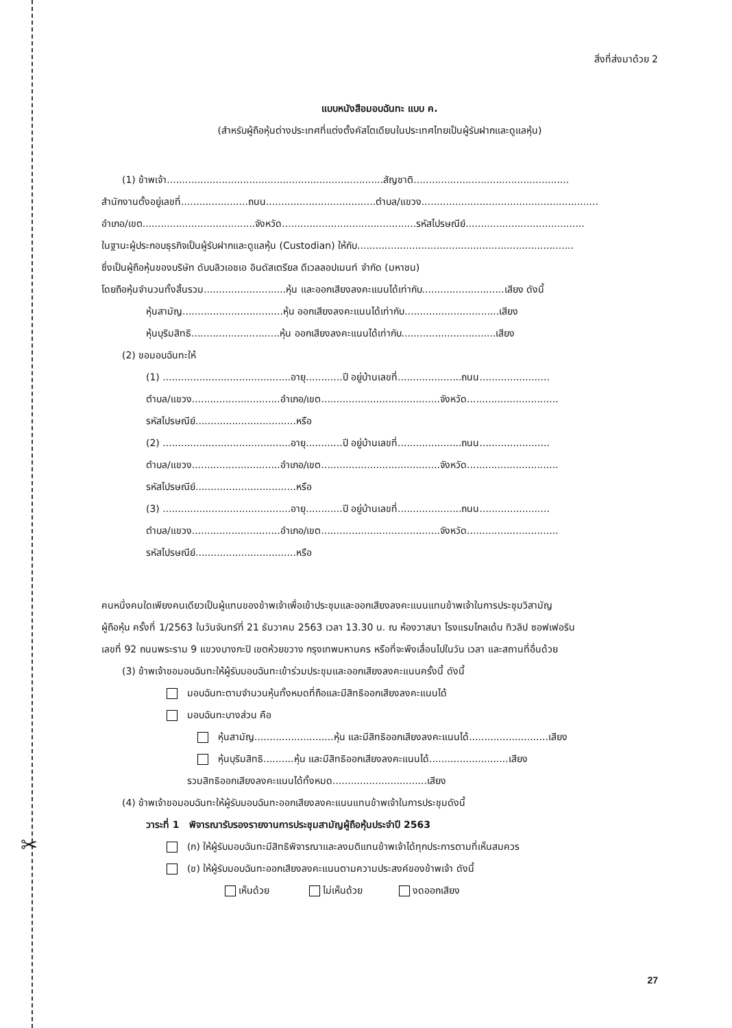✂
สิ่งที่ส่งมาด้วย 2
แบบหนังสือมอบฉันทะ แบบ ค.
(สำหรับผู้ถือหุ้นต่างประเทศที่แต่งตั้งคัสโตเดียนในประเทศไทยเป็นผู้รับฝากและดูแลหุ้น)
(1) ข้าพเจ้า.......................................................................สัญชาติ...................................................
สำนักงานตั้งอยู่เลขที่......................ถนน....................................ตำบล/แขวง..........................................................
อำเภอ/เขต.....................................จังหวัด............................................รหัสไปรษณีย์.......................................
ในฐานะผู้ประกอบธุรกิจเป็นผู้รับฝากและดูแลหุ้น (Custodian) ให้กับ.......................................................................
ซึ่งเป็นผู้ถือหุ้นของบริษัท ดับบลิวเอชเอ อินดัสเตรียล ดีเวลลอปเมนท์ จำกัด (มหาชน)
โดยถือหุ้นจำนวนทั้งสิ้นรวม...........................หุ้น และออกเสียงลงคะแนนได้เท่ากับ...........................เสียง ดังนี้
หุ้นสามัญ.................................หุ้น ออกเสียงลงคะแนนได้เท่ากับ...............................เสียง
หุ้นบุริมสิทธิ.............................หุ้น ออกเสียงลงคะแนนได้เท่ากับ...............................เสียง
(2) ขอมอบฉันทะให้
(1) ..........................................อายุ............ปี อยู่บ้านเลขที่.....................ถนน.......................
ตำบล/แขวง.............................อำเภอ/เขต.......................................จังหวัด..............................
รหัสไปรษณีย์.................................หรือ
(2) ..........................................อายุ............ปี อยู่บ้านเลขที่.....................ถนน.......................
ตำบล/แขวง.............................อำเภอ/เขต.......................................จังหวัด..............................
รหัสไปรษณีย์.................................หรือ
(3) ..........................................อายุ............ปี อยู่บ้านเลขที่.....................ถนน.......................
ตำบล/แขวง.............................อำเภอ/เขต.......................................จังหวัด..............................
รหัสไปรษณีย์.................................หรือ
คนหนึ่งคนใดเพียงคนเดียวเป็นผู้แทนของข้าพเจ้าเพื่อเข้าประชุมและออกเสียงลงคะแนนแทนข้าพเจ้าในการประชุมวิสามัญ
ผู้ถือหุ้น ครั้งที่ 1/2563 ในวันจันทร์ที่ 21 ธันวาคม 2563 เวลา 13.30 น. ณ ห้องวาสนา โรงแรมโกลเด้น ทิวลิป ซอฟเฟอริน
เลขที่ 92 ถนนพระราม 9 แขวงบางกะปิ เขตห้วยขวาง กรุงเทพมหานคร หรือที่จะพึงเลื่อนไปในวัน เวลา และสถานที่อื่นด้วย
(3) ข้าพเจ้าขอมอบฉันทะให้ผู้รับมอบฉันทะเข้าร่วมประชุมและออกเสียงลงคะแนนครั้งนี้ ดังนี้
มอบฉันทะตามจำนวนหุ้นทั้งหมดที่ถือและมีสิทธิออกเสียงลงคะแนนได้
มอบฉันทะบางส่วน คือ
หุ้นสามัญ..........................หุ้น และมีสิทธิออกเสียงลงคะแนนได้..........................เสียง
หุ้นบุริมสิทธิ..........หุ้น และมีสิทธิออกเสียงลงคะแนนได้..........................เสียง
รวมสิทธิออกเสียงลงคะแนนได้ทั้งหมด...............................เสียง
(4) ข้าพเจ้าขอมอบฉันทะให้ผู้รับมอบฉันทะออกเสียงลงคะแนนแทนข้าพเจ้าในการประชุมดังนี้
วาระที่ 1 พิจารณารับรองรายงานการประชุมสามัญผู้ถือหุ้นประจำปี 2563
(ก) ให้ผู้รับมอบฉันทะมีสิทธิพิจารณาและลงมติแทนข้าพเจ้าได้ทุกประการตามที่เห็นสมควร
(ข) ให้ผู้รับมอบฉันทะออกเสียงลงคะแนนตามความประสงค์ของข้าพเจ้า ดังนี้
เห็นด้วย ไม่เห็นด้วย งดออกเสียง
27